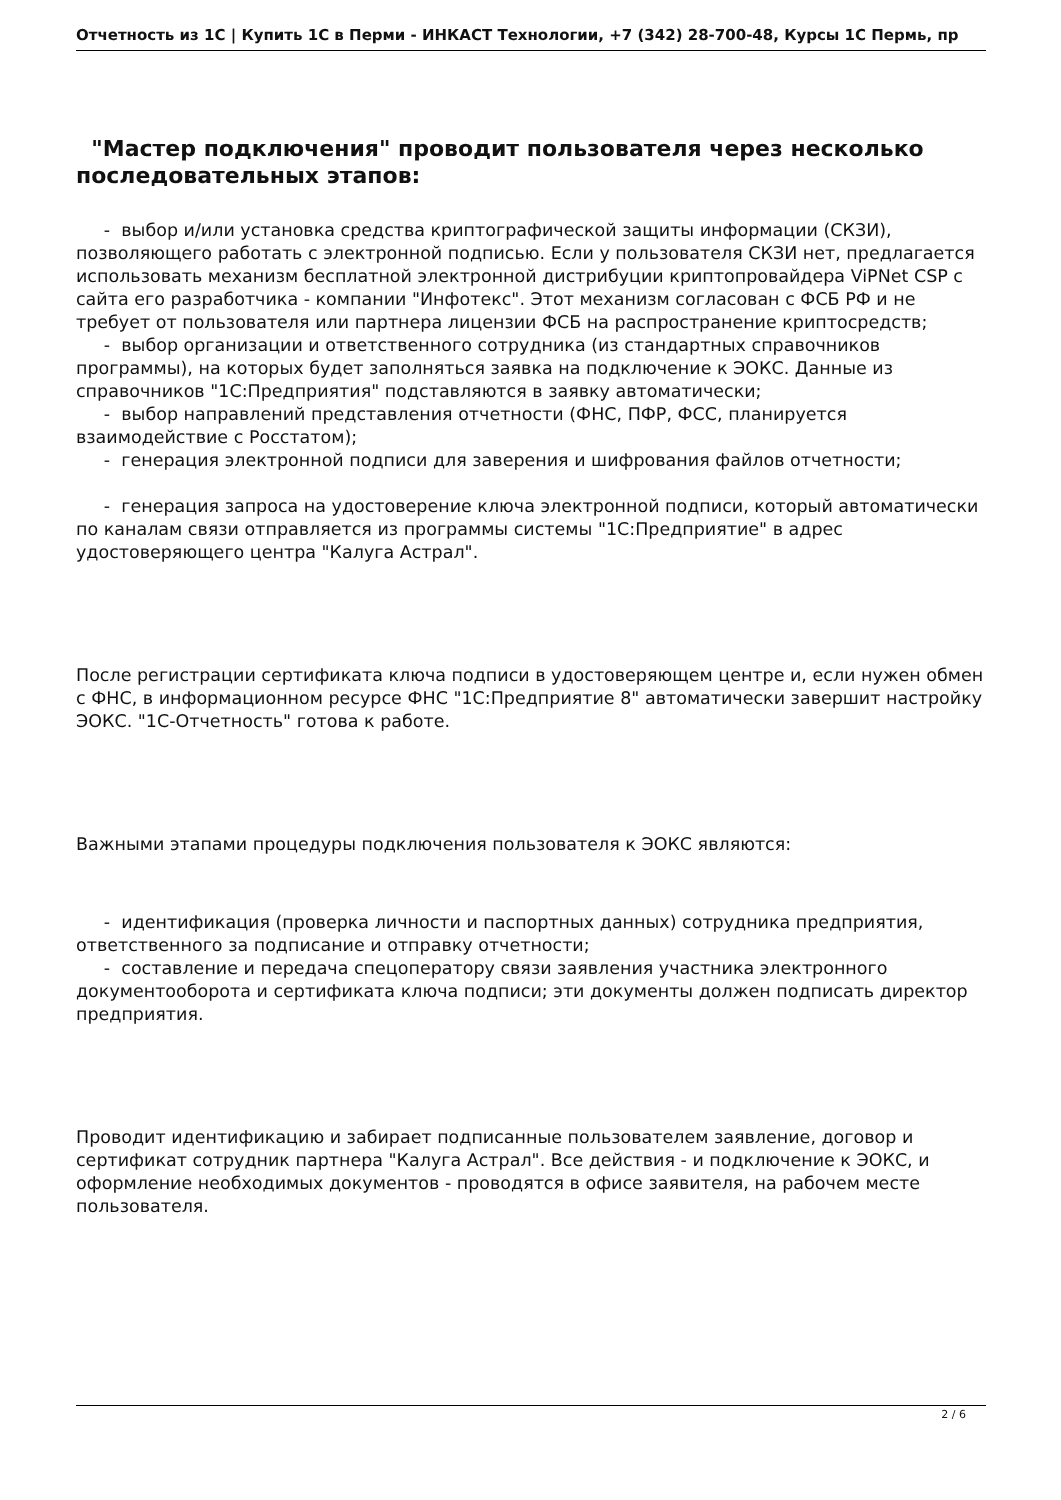Отчетность из 1С | Купить 1С в Перми - ИНКАСТ Технологии, +7 (342) 28-700-48, Курсы 1С Пермь, пр
"Мастер подключения" проводит пользователя через несколько последовательных этапов:
- выбор и/или установка средства криптографической защиты информации (СКЗИ), позволяющего работать с электронной подписью. Если у пользователя СКЗИ нет, предлагается использовать механизм бесплатной электронной дистрибуции криптопровайдера ViPNet CSP с сайта его разработчика - компании "Инфотекс". Этот механизм согласован с ФСБ РФ и не требует от пользователя или партнера лицензии ФСБ на распространение криптосредств;
- выбор организации и ответственного сотрудника (из стандартных справочников программы), на которых будет заполняться заявка на подключение к ЭОКС. Данные из справочников "1С:Предприятия" подставляются в заявку автоматически;
- выбор направлений представления отчетности (ФНС, ПФР, ФСС, планируется взаимодействие с Росстатом);
- генерация электронной подписи для заверения и шифрования файлов отчетности;
- генерация запроса на удостоверение ключа электронной подписи, который автоматически по каналам связи отправляется из программы системы "1С:Предприятие" в адрес удостоверяющего центра "Калуга Астрал".
После регистрации сертификата ключа подписи в удостоверяющем центре и, если нужен обмен с ФНС, в информационном ресурсе ФНС "1С:Предприятие 8" автоматически завершит настройку ЭОКС. "1С-Отчетность" готова к работе.
Важными этапами процедуры подключения пользователя к ЭОКС являются:
- идентификация (проверка личности и паспортных данных) сотрудника предприятия, ответственного за подписание и отправку отчетности;
- составление и передача спецоператору связи заявления участника электронного документооборота и сертификата ключа подписи; эти документы должен подписать директор предприятия.
Проводит идентификацию и забирает подписанные пользователем заявление, договор и сертификат сотрудник партнера "Калуга Астрал". Все действия - и подключение к ЭОКС, и оформление необходимых документов - проводятся в офисе заявителя, на рабочем месте пользователя.
2 / 6